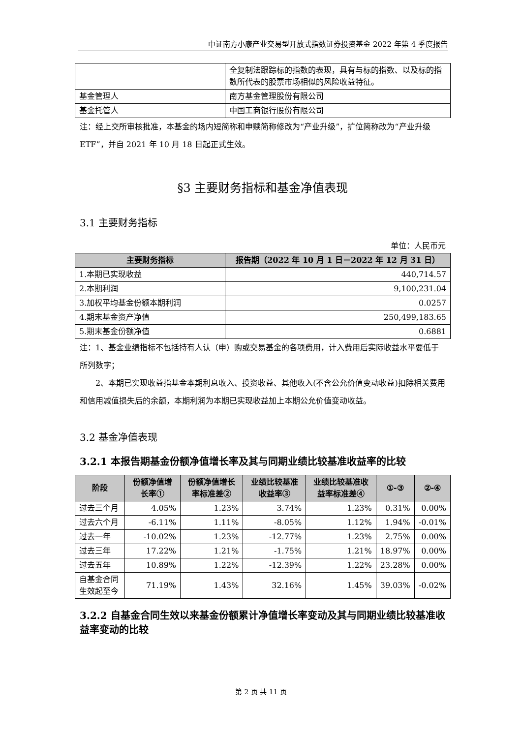中证南方小康产业交易型开放式指数证券投资基金 2022 年第 4 季度报告
| | 全复制法跟踪标的指数的表现，具有与标的指数、以及标的指数所代表的股票市场相似的风险收益特征。 |
| 基金管理人 | 南方基金管理股份有限公司 |
| 基金托管人 | 中国工商银行股份有限公司 |
注：经上交所审核批准，本基金的场内短简称和申赎简称修改为“产业升级”，扩位简称改为“产业升级 ETF”，并自 2021 年 10 月 18 日起正式生效。
§3 主要财务指标和基金净值表现
3.1 主要财务指标
单位：人民币元
| 主要财务指标 | 报告期（2022 年 10 月 1 日－2022 年 12 月 31 日） |
| --- | --- |
| 1.本期已实现收益 | 440,714.57 |
| 2.本期利润 | 9,100,231.04 |
| 3.加权平均基金份额本期利润 | 0.0257 |
| 4.期末基金资产净值 | 250,499,183.65 |
| 5.期末基金份额净值 | 0.6881 |
注：1、基金业绩指标不包括持有人认（申）购或交易基金的各项费用，计入费用后实际收益水平要低于所列数字；
2、本期已实现收益指基金本期利息收入、投资收益、其他收入(不含公允价值变动收益)扣除相关费用和信用减值损失后的余额，本期利润为本期已实现收益加上本期公允价值变动收益。
3.2 基金净值表现
3.2.1 本报告期基金份额净值增长率及其与同期业绩比较基准收益率的比较
| 阶段 | 份额净值增长率① | 份额净值增长率标准差② | 业绩比较基准收益率③ | 业绩比较基准收益率标准差④ | ①-③ | ②-④ |
| --- | --- | --- | --- | --- | --- | --- |
| 过去三个月 | 4.05% | 1.23% | 3.74% | 1.23% | 0.31% | 0.00% |
| 过去六个月 | -6.11% | 1.11% | -8.05% | 1.12% | 1.94% | -0.01% |
| 过去一年 | -10.02% | 1.23% | -12.77% | 1.23% | 2.75% | 0.00% |
| 过去三年 | 17.22% | 1.21% | -1.75% | 1.21% | 18.97% | 0.00% |
| 过去五年 | 10.89% | 1.22% | -12.39% | 1.22% | 23.28% | 0.00% |
| 自基金合同生效起至今 | 71.19% | 1.43% | 32.16% | 1.45% | 39.03% | -0.02% |
3.2.2 自基金合同生效以来基金份额累计净值增长率变动及其与同期业绩比较基准收益率变动的比较
第 2 页 共 11 页